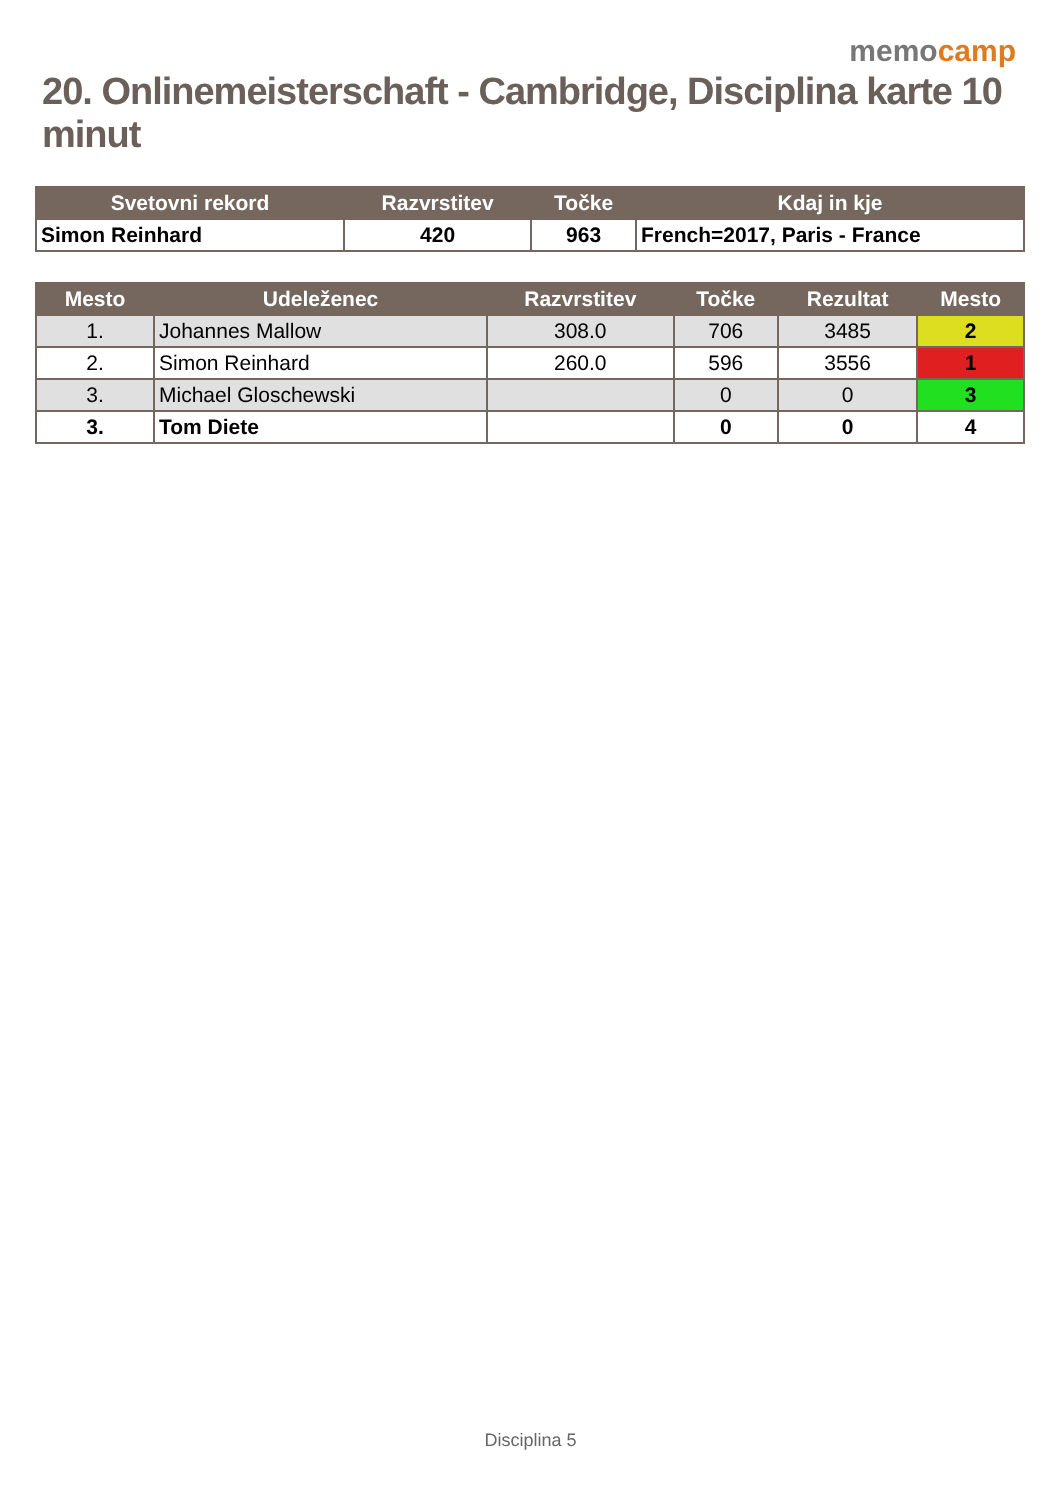memocamp
20. Onlinemeisterschaft - Cambridge, Disciplina karte 10 minut
| Svetovni rekord | Razvrstitev | Točke | Kdaj in kje |
| --- | --- | --- | --- |
| Simon Reinhard | 420 | 963 | French=2017, Paris - France |
| Mesto | Udeleženec | Razvrstitev | Točke | Rezultat | Mesto |
| --- | --- | --- | --- | --- | --- |
| 1. | Johannes Mallow | 308.0 | 706 | 3485 | 2 |
| 2. | Simon Reinhard | 260.0 | 596 | 3556 | 1 |
| 3. | Michael Gloschewski | | 0 | 0 | 3 |
| 3. | Tom Diete | | 0 | 0 | 4 |
Disciplina 5